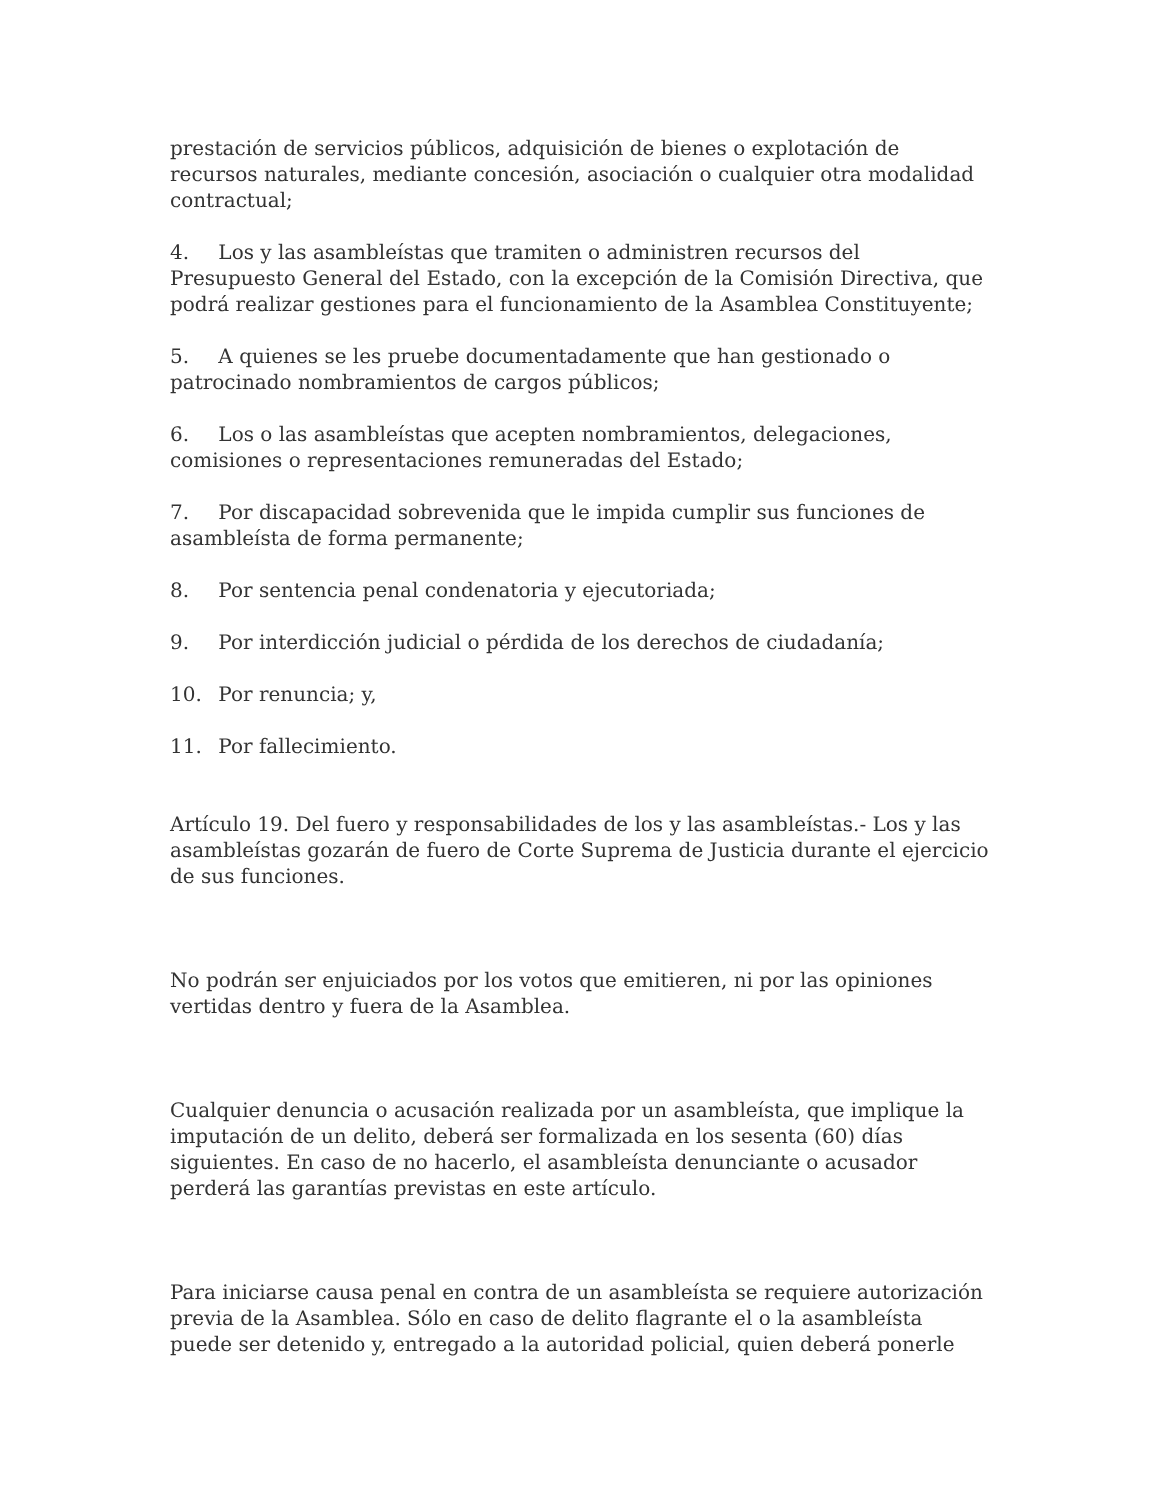prestación de servicios públicos, adquisición de bienes o explotación de recursos naturales, mediante concesión, asociación o cualquier otra modalidad contractual;
4. Los y las asambleístas que tramiten o administren recursos del Presupuesto General del Estado, con la excepción de la Comisión Directiva, que podrá realizar gestiones para el funcionamiento de la Asamblea Constituyente;
5. A quienes se les pruebe documentadamente que han gestionado o patrocinado nombramientos de cargos públicos;
6. Los o las asambleístas que acepten nombramientos, delegaciones, comisiones o representaciones remuneradas del Estado;
7. Por discapacidad sobrevenida que le impida cumplir sus funciones de asambleísta de forma permanente;
8. Por sentencia penal condenatoria y ejecutoriada;
9. Por interdicción judicial o pérdida de los derechos de ciudadanía;
10. Por renuncia; y,
11. Por fallecimiento.
Artículo 19. Del fuero y responsabilidades de los y las asambleístas.- Los y las asambleístas gozarán de fuero de Corte Suprema de Justicia durante el ejercicio de sus funciones.
No podrán ser enjuiciados por los votos que emitieren, ni por las opiniones vertidas dentro y fuera de la Asamblea.
Cualquier denuncia o acusación realizada por un asambleísta, que implique la imputación de un delito, deberá ser formalizada en los sesenta (60) días siguientes. En caso de no hacerlo, el asambleísta denunciante o acusador perderá las garantías previstas en este artículo.
Para iniciarse causa penal en contra de un asambleísta se requiere autorización previa de la Asamblea. Sólo en caso de delito flagrante el o la asambleísta puede ser detenido y, entregado a la autoridad policial, quien deberá ponerle